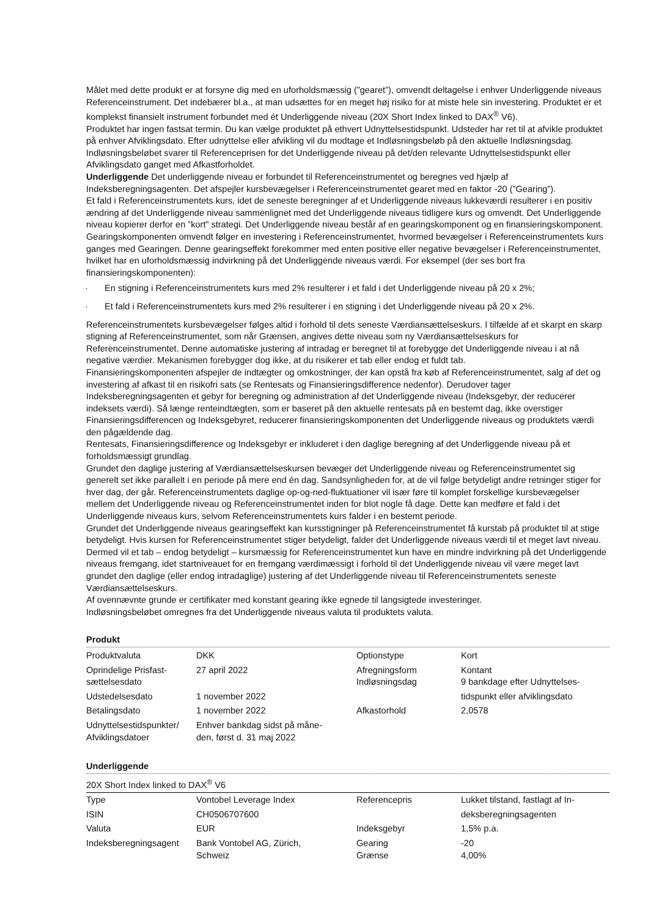Målet med dette produkt er at forsyne dig med en uforholdsmæssig (”gearet”), omvendt deltagelse i enhver Underliggende niveaus Referenceinstrument. Det indebærer bl.a., at man udsættes for en meget høj risiko for at miste hele sin investering. Produktet er et komplekst finansielt instrument forbundet med ét Underliggende niveau (20X Short Index linked to DAX<sup>®</sup> V6).
Produktet har ingen fastsat termin. Du kan vælge produktet på ethvert Udnyttelsestidspunkt. Udsteder har ret til at afvikle produktet på enhver Afviklingsdato. Efter udnyttelse eller afvikling vil du modtage et Indløsningsbeløb på den aktuelle Indløsningsdag. Indløsningsbeløbet svarer til Referenceprisen for det Underliggende niveau på det/den relevante Udnyttelsestidspunkt eller Afviklingsdato ganget med Afkastforholdet.
Underliggende Det underliggende niveau er forbundet til Referenceinstrumentet og beregnes ved hjælp af Indeksberegningsagenten. Det afspejler kursbevægelser i Referenceinstrumentet gearet med en faktor -20 (”Gearing”).
Et fald i Referenceinstrumentets kurs, idet de seneste beregninger af et Underliggende niveaus lukkeværdi resulterer i en positiv ændring af det Underliggende niveau sammenlignet med det Underliggende niveaus tidligere kurs og omvendt. Det Underliggende niveau kopierer derfor en ”kort” strategi. Det Underliggende niveau består af en gearingskomponent og en finansieringskomponent.
Gearingskomponenten omvendt følger en investering i Referenceinstrumentet, hvormed bevægelser i Referenceinstrumentets kurs ganges med Gearingen. Denne gearingseffekt forekommer med enten positive eller negative bevægelser i Referenceinstrumentet, hvilket har en uforholdsmæssig indvirkning på det Underliggende niveaus værdi. For eksempel (der ses bort fra finansieringskomponenten):
· En stigning i Referenceinstrumentets kurs med 2% resulterer i et fald i det Underliggende niveau på 20 x 2%;
· Et fald i Referenceinstrumentets kurs med 2% resulterer i en stigning i det Underliggende niveau på 20 x 2%.
Referenceinstrumentets kursbevægelser følges altid i forhold til dets seneste Værdiansættelseskurs. I tilfælde af et skarpt en skarp stigning af Referenceinstrumentet, som når Grænsen, angives dette niveau som ny Værdiansættelseskurs for Referenceinstrumentet. Denne automatiske justering af intradag er beregnet til at forebygge det Underliggende niveau i at nå negative værdier. Mekanismen forebygger dog ikke, at du risikerer et tab eller endog et fuldt tab.
Finansieringskomponenten afspejler de indtægter og omkostninger, der kan opstå fra køb af Referenceinstrumentet, salg af det og investering af afkast til en risikofri sats (se Rentesats og Finansieringsdifference nedenfor). Derudover tager Indeksberegningsagenten et gebyr for beregning og administration af det Underliggende niveau (Indeksgebyr, der reducerer indeksets værdi). Så længe renteindtægten, som er baseret på den aktuelle rentesats på en bestemt dag, ikke overstiger Finansieringsdifferencen og Indeksgebyret, reducerer finansieringskomponenten det Underliggende niveaus og produktets værdi den pågældende dag.
Rentesats, Finansieringsdifference og Indeksgebyr er inkluderet i den daglige beregning af det Underliggende niveau på et forholdsmæssigt grundlag.
Grundet den daglige justering af Værdiansættelseskursen bevæger det Underliggende niveau og Referenceinstrumentet sig generelt set ikke parallelt i en periode på mere end én dag. Sandsynligheden for, at de vil følge betydeligt andre retninger stiger for hver dag, der går. Referenceinstrumentets daglige op-og-ned-fluktuationer vil især føre til komplet forskellige kursbevægelser mellem det Underliggende niveau og Referenceinstrumentet inden for blot nogle få dage. Dette kan medføre et fald i det Underliggende niveaus kurs, selvom Referenceinstrumentets kurs falder i en bestemt periode.
Grundet det Underliggende niveaus gearingseffekt kan kursstigninger på Referenceinstrumentet få kurstab på produktet til at stige betydeligt. Hvis kursen for Referenceinstrumentet stiger betydeligt, falder det Underliggende niveaus værdi til et meget lavt niveau. Dermed vil et tab – endog betydeligt – kursmæssig for Referenceinstrumentet kun have en mindre indvirkning på det Underliggende niveaus fremgang, idet startniveauet for en fremgang værdimæssigt i forhold til det Underliggende niveau vil være meget lavt grundet den daglige (eller endog intradaglige) justering af det Underliggende niveau til Referenceinstrumentets seneste Værdiansættelseskurs.
Af ovennævnte grunde er certifikater med konstant gearing ikke egnede til langsigtede investeringer.
Indløsningsbeløbet omregnes fra det Underliggende niveaus valuta til produktets valuta.
Produkt
| Produktvaluta | DKK | Optionstype | Kort |
| Oprindelige Prisfast- sættelsesdato | 27 april 2022 | Afregningsform Indløsningsdag | Kontant 9 bankdage efter Udnyttelses- |
| Udstedelsesdato | 1 november 2022 | | tidspunkt eller afviklingsdato |
| Betalingsdato | 1 november 2022 | Afkastorhold | 2,0578 |
| Udnyttelsestidspunkter/ Afviklingsdatoer | Enhver bankdag sidst på måne- den, først d. 31 maj 2022 | | |
Underliggende
20X Short Index linked to DAX<sup>®</sup> V6
| Type | Vontobel Leverage Index | Referencepris | Lukket tilstand, fastlagt af In- |
| ISIN | CH0506707600 | | deksberegningsagenten |
| Valuta | EUR | Indeksgebyr | 1,5% p.a. |
| Indeksberegningsagent | Bank Vontobel AG, Zürich, Schweiz | Gearing Grænse | -20 4,00% |